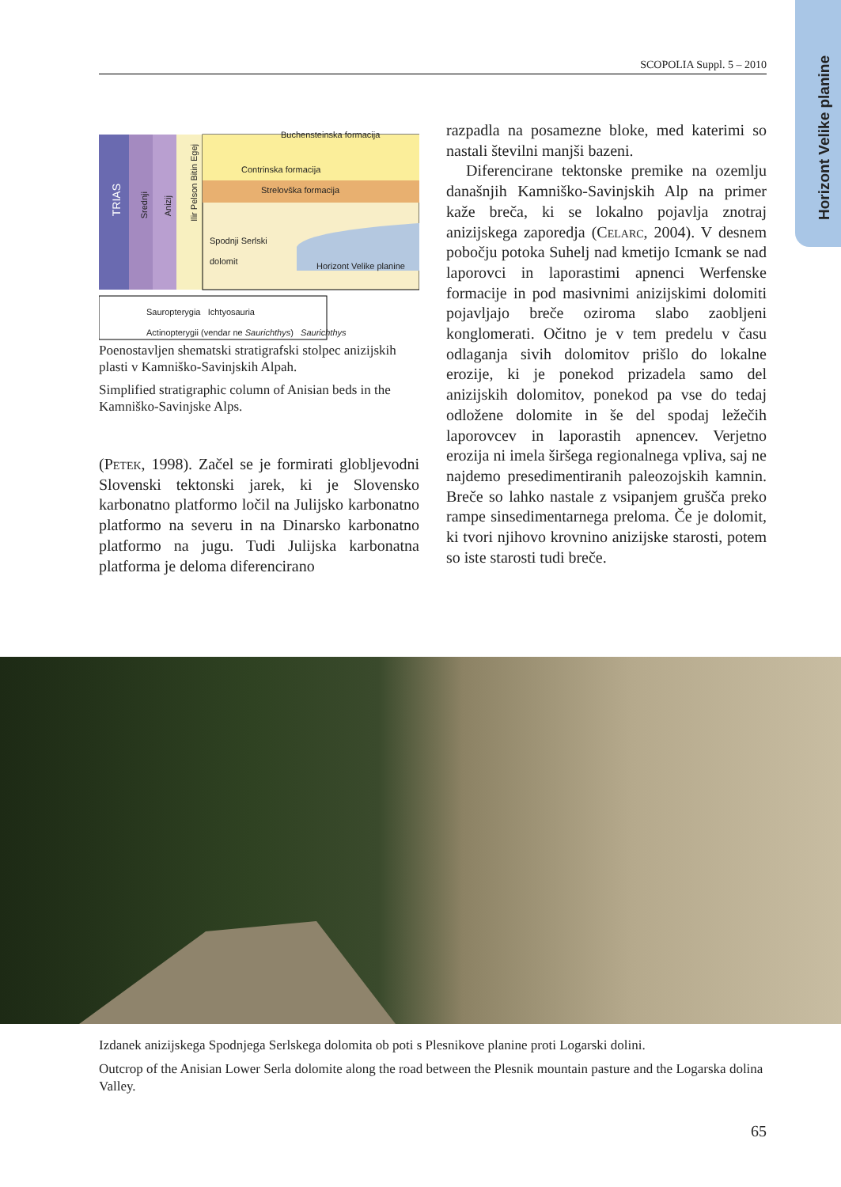Horizont Velike planine
SCOPOLIA Suppl. 5 – 2010
Buchensteinska formacija
Contrinska formacija
Strelovška formacija
Spodnji Serlski
dolomit
Horizont Velike planine
TRIAS
Srednji
Anizij
Ilir Pelson Bitin Egej
Sauropterygia Ichtyosauria
Actinopterygii (vendar ne Saurichthys) Saurichthys
Poenostavljen shematski stratigrafski stolpec anizijskih plasti v Kamniško-Savinjskih Alpah.
Simplified stratigraphic column of Anisian beds in the Kamniško-Savinjske Alps.
(Petek, 1998). Začel se je formirati globljevodni Slovenski tektonski jarek, ki je Slovensko karbonatno platformo ločil na Julijsko karbonatno platformo na severu in na Dinarsko karbonatno platformo na jugu. Tudi Julijska karbonatna platforma je deloma diferencirano
razpadla na posamezne bloke, med katerimi so nastali številni manjši bazeni.
Diferencirane tektonske premike na ozemlju današnjih Kamniško-Savinjskih Alp na primer kaže breča, ki se lokalno pojavlja znotraj anizijskega zaporedja (Celarc, 2004). V desnem pobočju potoka Suhelj nad kmetijo Icmank se nad laporovci in laporastimi apnenci Werfenske formacije in pod masivnimi anizijskimi dolomiti pojavljajo breče oziroma slabo zaobljeni konglomerati. Očitno je v tem predelu v času odlaganja sivih dolomitov prišlo do lokalne erozije, ki je ponekod prizadela samo del anizijskih dolomitov, ponekod pa vse do tedaj odložene dolomite in še del spodaj ležečih laporovcev in laporastih apnencev. Verjetno erozija ni imela širšega regionalnega vpliva, saj ne najdemo presedimentiranih paleozojskih kamnin. Breče so lahko nastale z vsipanjem grušča preko rampe sinsedimentarnega preloma. Če je dolomit, ki tvori njihovo krovnino anizijske starosti, potem so iste starosti tudi breče.
Izdanek anizijskega Spodnjega Serlskega dolomita ob poti s Plesnikove planine proti Logarski dolini.
Outcrop of the Anisian Lower Serla dolomite along the road between the Plesnik mountain pasture and the Logarska dolina Valley.
65